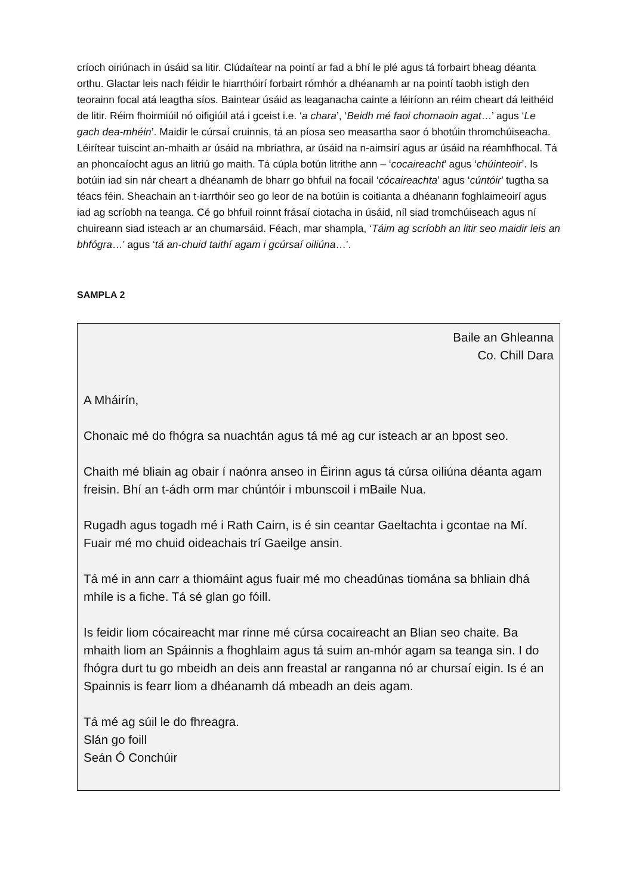críoch oiriúnach in úsáid sa litir. Clúdaítear na pointí ar fad a bhí le plé agus tá forbairt bheag déanta orthu. Glactar leis nach féidir le hiarrthóirí forbairt rómhór a dhéanamh ar na pointí taobh istigh den teorainn focal atá leagtha síos. Baintear úsáid as leaganacha cainte a léiríonn an réim cheart dá leithéid de litir. Réim fhoirmiúil nó oifigiúil atá i gceist i.e. ‘a chara’, ‘Beidh mé faoi chomaoin agat…’ agus ‘Le gach dea-mhéin’. Maidir le cúrsaí cruinnis, tá an píosa seo measartha saor ó bhotúin thromchúiseacha. Léirítear tuiscint an-mhaith ar úsáid na mbriathra, ar úsáid na n-aimsirí agus ar úsáid na réamhfhocal. Tá an phoncaíocht agus an litriú go maith. Tá cúpla botún litrithe ann – ‘cocaireacht’ agus ‘chúinteoir’. Is botúin iad sin nár cheart a dhéanamh de bharr go bhfuil na focail ‘cócaireachta’ agus ‘cúntóir’ tugtha sa téacs féin. Sheachain an t-iarrthóir seo go leor de na botúin is coitianta a dhéanann foghlaimeoirí agus iad ag scríobh na teanga. Cé go bhfuil roinnt frásaí ciotacha in úsáid, níl siad tromchúiseach agus ní chuireann siad isteach ar an chumarsáid. Féach, mar shampla, ‘Táim ag scríobh an litir seo maidir leis an bhfógra…’ agus ‘tá an-chuid taithí agam i gcúrsaí oiliúna…’.
SAMPLA 2
Baile an Ghleanna
Co. Chill Dara
A Mháirín,
Chonaic mé do fhógra sa nuachtán agus tá mé ag cur isteach ar an bpost seo.
Chaith mé bliain ag obair í naónra anseo in Éirinn agus tá cúrsa oiliúna déanta agam freisin. Bhí an t-ádh orm mar chúntóir i mbunscoil i mBaile Nua.
Rugadh agus togadh mé i Rath Cairn, is é sin ceantar Gaeltachta i gcontae na Mí. Fuair mé mo chuid oideachais trí Gaeilge ansin.
Tá mé in ann carr a thiomáint agus fuair mé mo cheadúnas tiomána sa bhliain dhá mhíle is a fiche. Tá sé glan go fóill.
Is feidir liom cócaireacht mar rinne mé cúrsa cocaireacht an Blian seo chaite. Ba mhaith liom an Spáinnis a fhoghlaim agus tá suim an-mhór agam sa teanga sin. I do fhógra durt tu go mbeidh an deis ann freastal ar ranganna nó ar chursaí eigin. Is é an Spainnis is fearr liom a dhéanamh dá mbeadh an deis agam.
Tá mé ag súil le do fhreagra.
Slán go foill
Seán Ó Conchúir